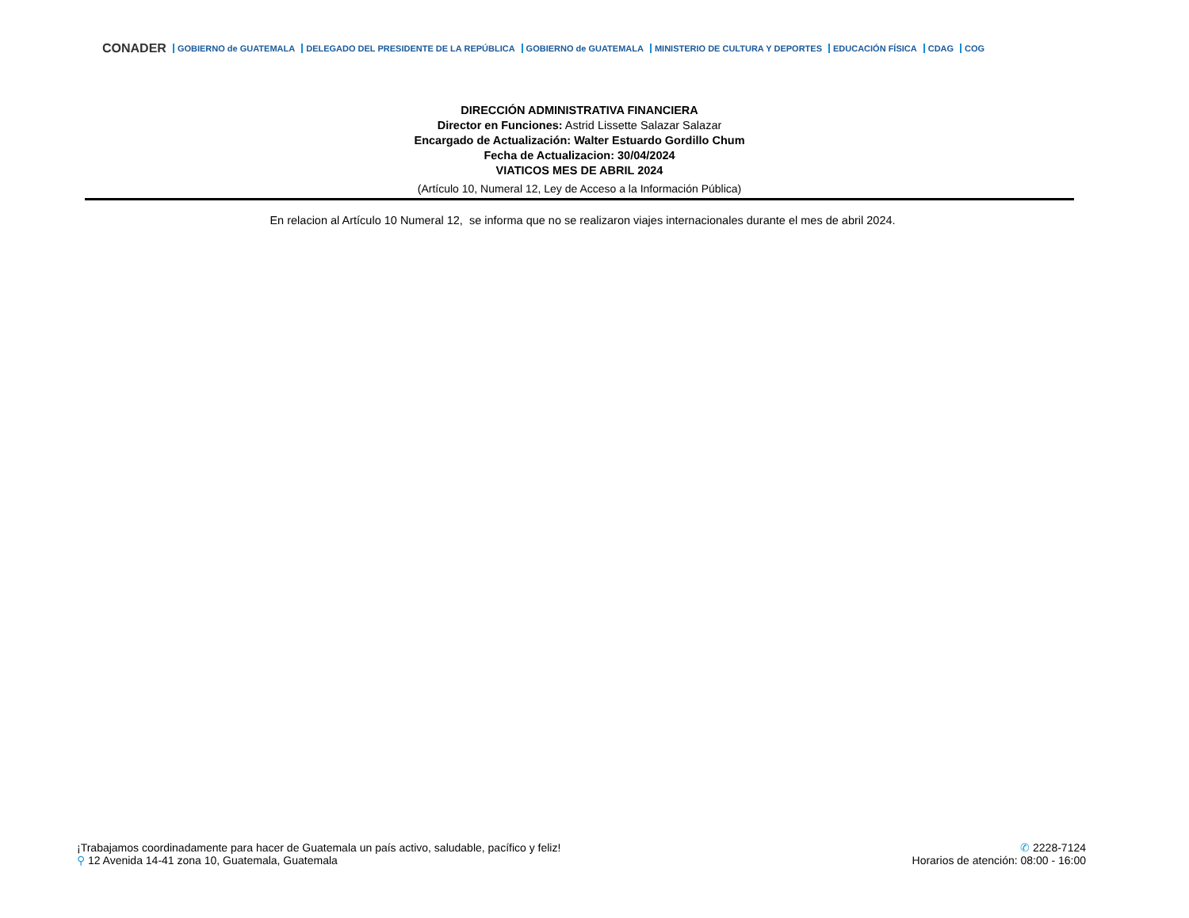CONADER GOBIERNO de GUATEMALA DELEGADO DEL PRESIDENTE DE LA REPÚBLICA GOBIERNO de GUATEMALA MINISTERIO DE CULTURA Y DEPORTES EDUCACIÓN FÍSICA CDAG COG
DIRECCIÓN ADMINISTRATIVA FINANCIERA
Director en Funciones: Astrid Lissette Salazar Salazar
Encargado de Actualización: Walter Estuardo Gordillo Chum
Fecha de Actualizacion: 30/04/2024
VIATICOS MES DE ABRIL 2024
(Artículo 10, Numeral 12, Ley de Acceso a la Información Pública)
En relacion al Artículo 10 Numeral 12, se informa que no se realizaron viajes internacionales durante el mes de abril 2024.
¡Trabajamos coordinadamente para hacer de Guatemala un país activo, saludable, pacífico y feliz!
⚲ 12 Avenida 14-41 zona 10, Guatemala, Guatemala
✆ 2228-7124
Horarios de atención: 08:00 - 16:00